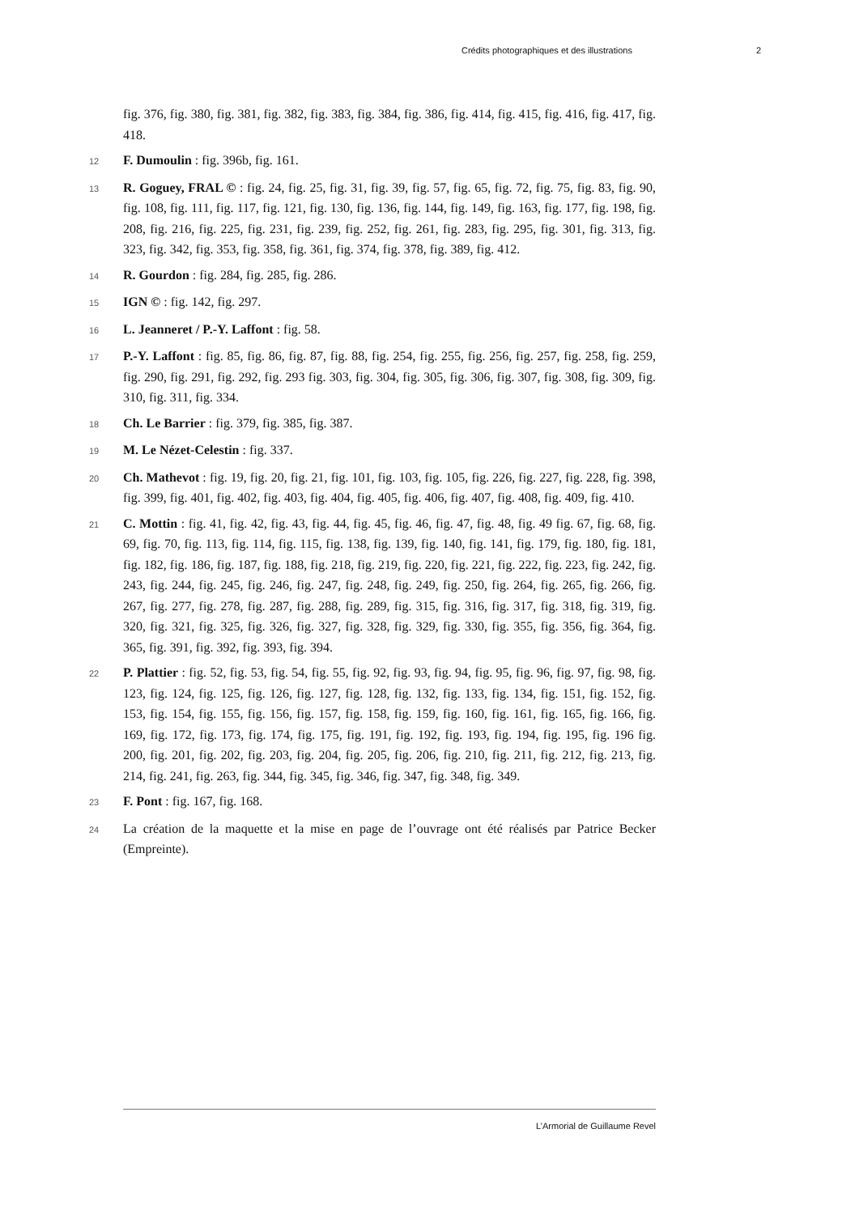Crédits photographiques et des illustrations 2
fig. 376, fig. 380, fig. 381, fig. 382, fig. 383, fig. 384, fig. 386, fig. 414, fig. 415, fig. 416, fig. 417, fig. 418.
12 F. Dumoulin : fig. 396b, fig. 161.
13 R. Goguey, FRAL © : fig. 24, fig. 25, fig. 31, fig. 39, fig. 57, fig. 65, fig. 72, fig. 75, fig. 83, fig. 90, fig. 108, fig. 111, fig. 117, fig. 121, fig. 130, fig. 136, fig. 144, fig. 149, fig. 163, fig. 177, fig. 198, fig. 208, fig. 216, fig. 225, fig. 231, fig. 239, fig. 252, fig. 261, fig. 283, fig. 295, fig. 301, fig. 313, fig. 323, fig. 342, fig. 353, fig. 358, fig. 361, fig. 374, fig. 378, fig. 389, fig. 412.
14 R. Gourdon : fig. 284, fig. 285, fig. 286.
15 IGN © : fig. 142, fig. 297.
16 L. Jeanneret / P.-Y. Laffont : fig. 58.
17 P.-Y. Laffont : fig. 85, fig. 86, fig. 87, fig. 88, fig. 254, fig. 255, fig. 256, fig. 257, fig. 258, fig. 259, fig. 290, fig. 291, fig. 292, fig. 293 fig. 303, fig. 304, fig. 305, fig. 306, fig. 307, fig. 308, fig. 309, fig. 310, fig. 311, fig. 334.
18 Ch. Le Barrier : fig. 379, fig. 385, fig. 387.
19 M. Le Nézet-Celestin : fig. 337.
20 Ch. Mathevot : fig. 19, fig. 20, fig. 21, fig. 101, fig. 103, fig. 105, fig. 226, fig. 227, fig. 228, fig. 398, fig. 399, fig. 401, fig. 402, fig. 403, fig. 404, fig. 405, fig. 406, fig. 407, fig. 408, fig. 409, fig. 410.
21 C. Mottin : fig. 41, fig. 42, fig. 43, fig. 44, fig. 45, fig. 46, fig. 47, fig. 48, fig. 49 fig. 67, fig. 68, fig. 69, fig. 70, fig. 113, fig. 114, fig. 115, fig. 138, fig. 139, fig. 140, fig. 141, fig. 179, fig. 180, fig. 181, fig. 182, fig. 186, fig. 187, fig. 188, fig. 218, fig. 219, fig. 220, fig. 221, fig. 222, fig. 223, fig. 242, fig. 243, fig. 244, fig. 245, fig. 246, fig. 247, fig. 248, fig. 249, fig. 250, fig. 264, fig. 265, fig. 266, fig. 267, fig. 277, fig. 278, fig. 287, fig. 288, fig. 289, fig. 315, fig. 316, fig. 317, fig. 318, fig. 319, fig. 320, fig. 321, fig. 325, fig. 326, fig. 327, fig. 328, fig. 329, fig. 330, fig. 355, fig. 356, fig. 364, fig. 365, fig. 391, fig. 392, fig. 393, fig. 394.
22 P. Plattier : fig. 52, fig. 53, fig. 54, fig. 55, fig. 92, fig. 93, fig. 94, fig. 95, fig. 96, fig. 97, fig. 98, fig. 123, fig. 124, fig. 125, fig. 126, fig. 127, fig. 128, fig. 132, fig. 133, fig. 134, fig. 151, fig. 152, fig. 153, fig. 154, fig. 155, fig. 156, fig. 157, fig. 158, fig. 159, fig. 160, fig. 161, fig. 165, fig. 166, fig. 169, fig. 172, fig. 173, fig. 174, fig. 175, fig. 191, fig. 192, fig. 193, fig. 194, fig. 195, fig. 196 fig. 200, fig. 201, fig. 202, fig. 203, fig. 204, fig. 205, fig. 206, fig. 210, fig. 211, fig. 212, fig. 213, fig. 214, fig. 241, fig. 263, fig. 344, fig. 345, fig. 346, fig. 347, fig. 348, fig. 349.
23 F. Pont : fig. 167, fig. 168.
24 La création de la maquette et la mise en page de l’ouvrage ont été réalisés par Patrice Becker (Empreinte).
L’Armorial de Guillaume Revel